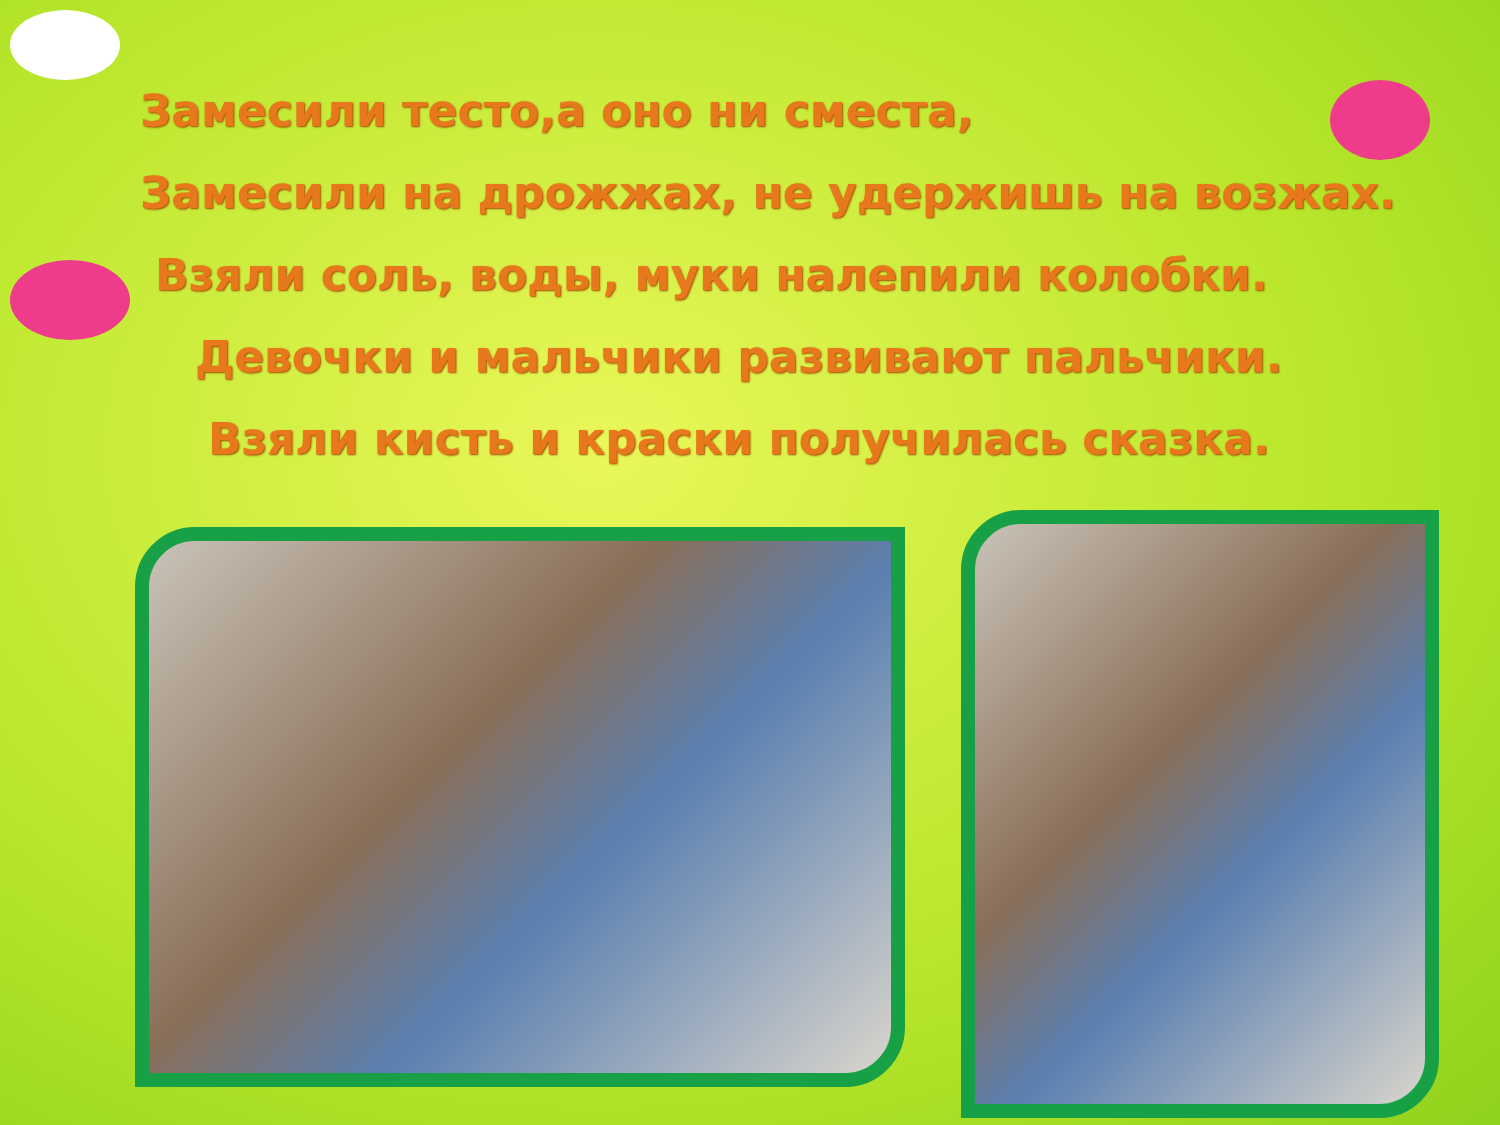Замесили тесто,а оно ни сместа,
Замесили на дрожжах, не удержишь на возжах.
Взяли соль, воды, муки налепили колобки.
Девочки и мальчики развивают пальчики.
Взяли кисть и краски получилась сказка.